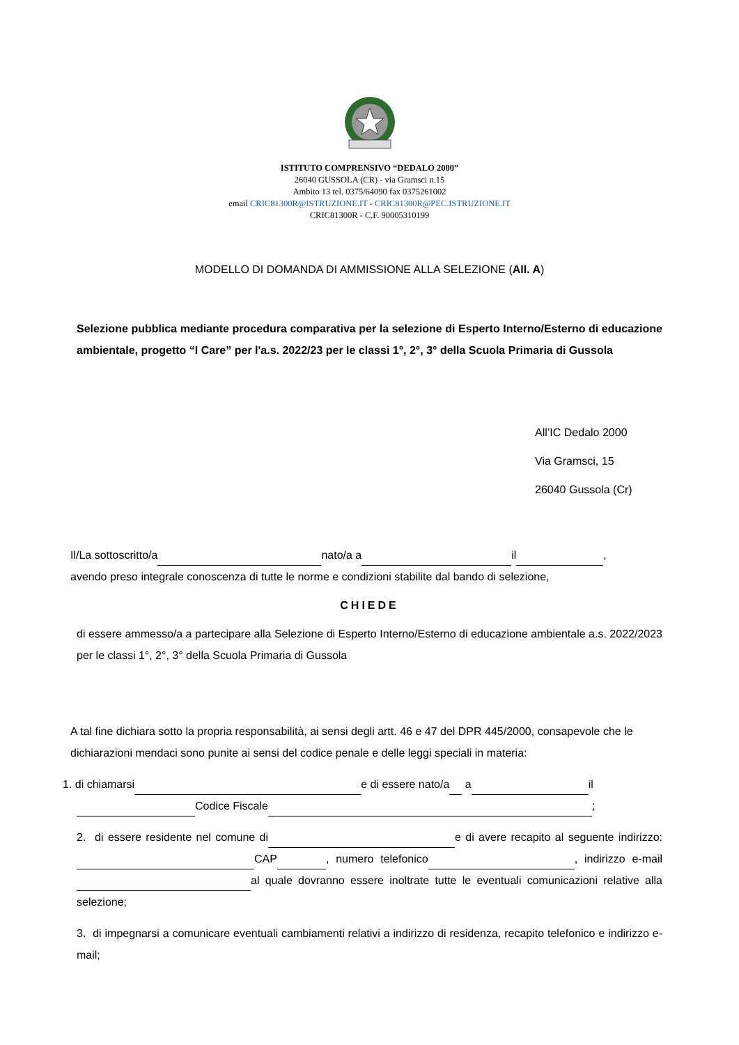ISTITUTO COMPRENSIVO “DEDALO 2000”
26040 GUSSOLA (CR) - via Gramsci n.15
Ambito 13 tel. 0375/64090 fax 0375261002
email CRIC81300R@ISTRUZIONE.IT - CRIC81300R@PEC.ISTRUZIONE.IT
CRIC81300R - C.F. 90005310199
MODELLO DI DOMANDA DI AMMISSIONE ALLA SELEZIONE (All. A)
Selezione pubblica mediante procedura comparativa per la selezione di Esperto Interno/Esterno di educazione ambientale, progetto “I Care” per l'a.s. 2022/23 per le classi 1°, 2°, 3° della Scuola Primaria di Gussola
All’IC Dedalo 2000
Via Gramsci, 15
26040 Gussola (Cr)
Il/La sottoscritto/a nato/a a il ,
avendo preso integrale conoscenza di tutte le norme e condizioni stabilite dal bando di selezione,
CHIEDE
di essere ammesso/a a partecipare alla Selezione di Esperto Interno/Esterno di educazione ambientale a.s. 2022/2023 per le classi 1°, 2°, 3° della Scuola Primaria di Gussola
A tal fine dichiara sotto la propria responsabilità, ai sensi degli artt. 46 e 47 del DPR 445/2000, consapevole che le dichiarazioni mendaci sono punite ai sensi del codice penale e delle leggi speciali in materia:
1. di chiamarsi e di essere nato/a a il
Codice Fiscale ;
2. di essere residente nel comune di e di avere recapito al seguente indirizzo: CAP , numero telefonico , indirizzo e-mail al quale dovranno essere inoltrate tutte le eventuali comunicazioni relative alla selezione;
3. di impegnarsi a comunicare eventuali cambiamenti relativi a indirizzo di residenza, recapito telefonico e indirizzo e-mail;